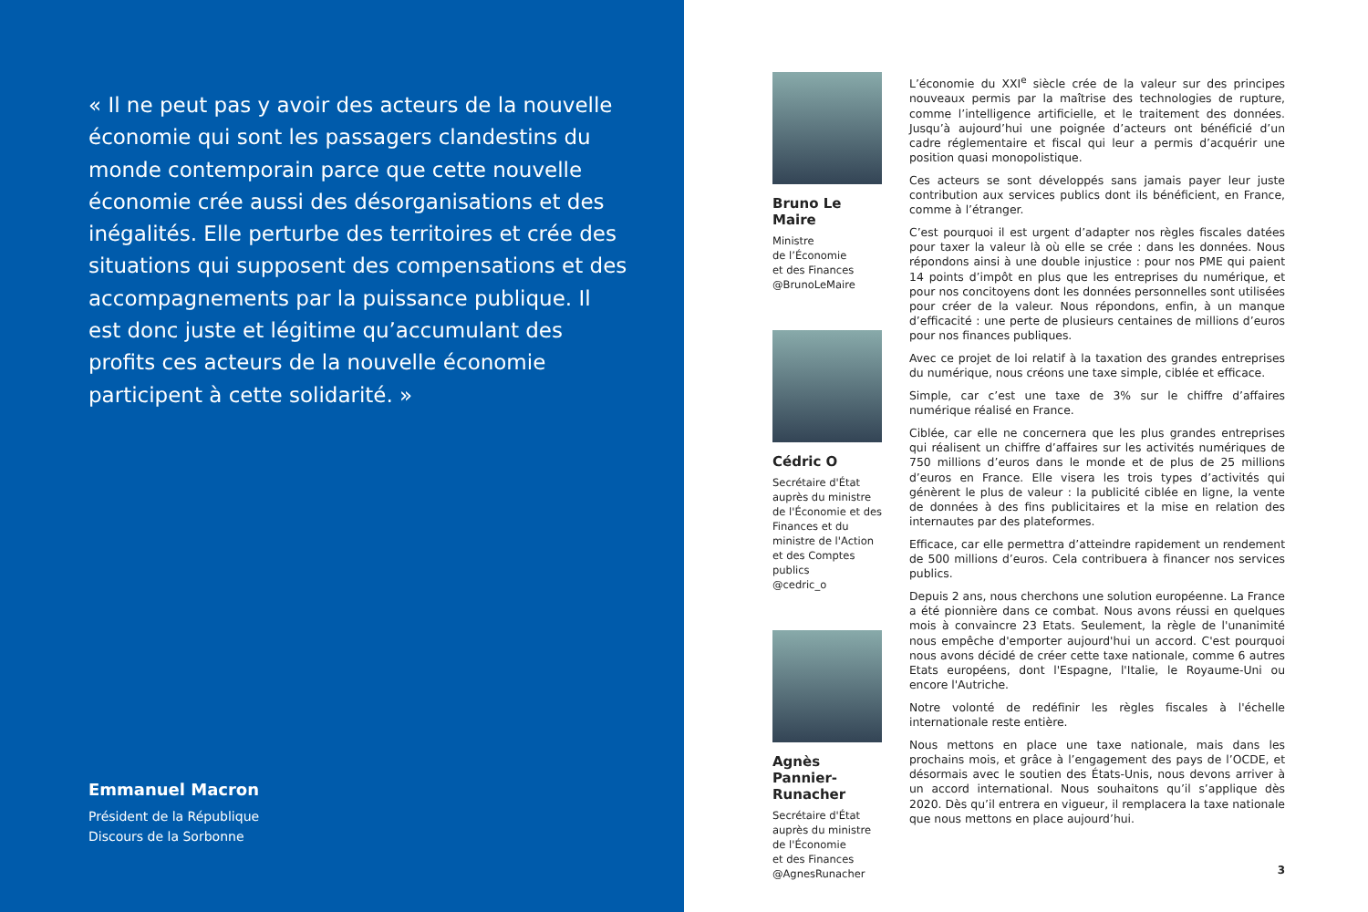« Il ne peut pas y avoir des acteurs de la nouvelle économie qui sont les passagers clandestins du monde contemporain parce que cette nouvelle économie crée aussi des désorganisations et des inégalités. Elle perturbe des territoires et crée des situations qui supposent des compensations et des accompagnements par la puissance publique. Il est donc juste et légitime qu’accumulant des profits ces acteurs de la nouvelle économie participent à cette solidarité. »
Emmanuel Macron
Président de la République
Discours de la Sorbonne
Bruno Le Maire
Ministre
de l’Économie
et des Finances
@BrunoLeMaire
Cédric O
Secrétaire d'État auprès du ministre de l'Économie et des Finances et du ministre de l'Action et des Comptes publics
@cedric_o
Agnès Pannier-Runacher
Secrétaire d'État auprès du ministre de l'Économie
et des Finances
@AgnesRunacher
L’économie du XXI<sup>e</sup> siècle crée de la valeur sur des principes nouveaux permis par la maîtrise des technologies de rupture, comme l’intelligence artificielle, et le traitement des données. Jusqu’à aujourd’hui une poignée d’acteurs ont bénéficié d’un cadre réglementaire et fiscal qui leur a permis d’acquérir une position quasi monopolistique.
Ces acteurs se sont développés sans jamais payer leur juste contribution aux services publics dont ils bénéficient, en France, comme à l’étranger.
C’est pourquoi il est urgent d’adapter nos règles fiscales datées pour taxer la valeur là où elle se crée : dans les données. Nous répondons ainsi à une double injustice : pour nos PME qui paient 14 points d’impôt en plus que les entreprises du numérique, et pour nos concitoyens dont les données personnelles sont utilisées pour créer de la valeur. Nous répondons, enfin, à un manque d’efficacité : une perte de plusieurs centaines de millions d’euros pour nos finances publiques.
Avec ce projet de loi relatif à la taxation des grandes entreprises du numérique, nous créons une taxe simple, ciblée et efficace.
Simple, car c’est une taxe de 3% sur le chiffre d’affaires numérique réalisé en France.
Ciblée, car elle ne concernera que les plus grandes entreprises qui réalisent un chiffre d’affaires sur les activités numériques de 750 millions d’euros dans le monde et de plus de 25 millions d’euros en France. Elle visera les trois types d’activités qui génèrent le plus de valeur : la publicité ciblée en ligne, la vente de données à des fins publicitaires et la mise en relation des internautes par des plateformes.
Efficace, car elle permettra d’atteindre rapidement un rendement de 500 millions d’euros. Cela contribuera à financer nos services publics.
Depuis 2 ans, nous cherchons une solution européenne. La France a été pionnière dans ce combat. Nous avons réussi en quelques mois à convaincre 23 Etats. Seulement, la règle de l'unanimité nous empêche d'emporter aujourd'hui un accord. C'est pourquoi nous avons décidé de créer cette taxe nationale, comme 6 autres Etats européens, dont l'Espagne, l'Italie, le Royaume-Uni ou encore l'Autriche.
Notre volonté de redéfinir les règles fiscales à l'échelle internationale reste entière.
Nous mettons en place une taxe nationale, mais dans les prochains mois, et grâce à l’engagement des pays de l’OCDE, et désormais avec le soutien des États-Unis, nous devons arriver à un accord international. Nous souhaitons qu’il s’applique dès 2020. Dès qu’il entrera en vigueur, il remplacera la taxe nationale que nous mettons en place aujourd’hui.
3